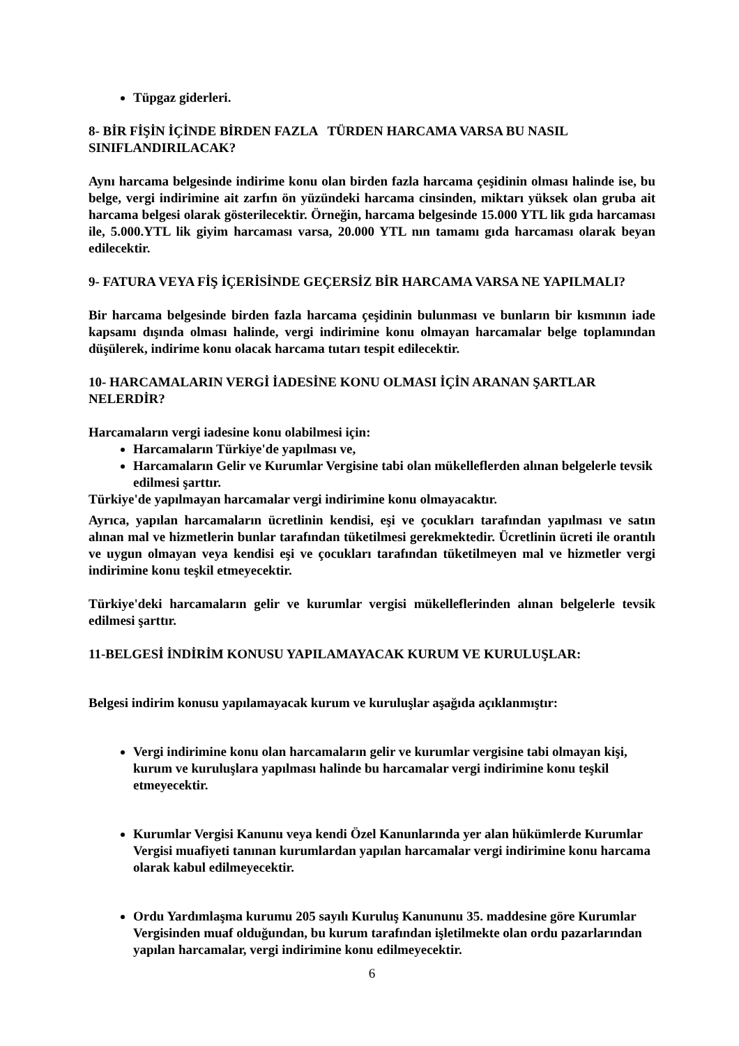Tüpgaz giderleri.
8- BİR FİŞİN İÇİNDE BİRDEN FAZLA TÜRDEN HARCAMA VARSA BU NASIL SINIFLANDIRILACAK?
Aynı harcama belgesinde indirime konu olan birden fazla harcama çeşidinin olması halinde ise, bu belge, vergi indirimine ait zarfın ön yüzündeki harcama cinsinden, miktarı yüksek olan gruba ait harcama belgesi olarak gösterilecektir. Örneğin, harcama belgesinde 15.000 YTL lik gıda harcaması ile, 5.000.YTL lik giyim harcaması varsa, 20.000 YTL nın tamamı gıda harcaması olarak beyan edilecektir.
9- FATURA VEYA FİŞ İÇERİSİNDE GEÇERSİZ BİR HARCAMA VARSA NE YAPILMALI?
Bir harcama belgesinde birden fazla harcama çeşidinin bulunması ve bunların bir kısmının iade kapsamı dışında olması halinde, vergi indirimine konu olmayan harcamalar belge toplamından düşülerek, indirime konu olacak harcama tutarı tespit edilecektir.
10- HARCAMALARIN VERGİ İADESİNE KONU OLMASI İÇİN ARANAN ŞARTLAR NELERDİR?
Harcamaların vergi iadesine konu olabilmesi için:
Harcamaların Türkiye'de yapılması ve,
Harcamaların Gelir ve Kurumlar Vergisine tabi olan mükelleflerden alınan belgelerle tevsik edilmesi şarttır.
Türkiye'de yapılmayan harcamalar vergi indirimine konu olmayacaktır.
Ayrıca, yapılan harcamaların ücretlinin kendisi, eşi ve çocukları tarafından yapılması ve satın alınan mal ve hizmetlerin bunlar tarafından tüketilmesi gerekmektedir. Ücretlinin ücreti ile orantılı ve uygun olmayan veya kendisi eşi ve çocukları tarafından tüketilmeyen mal ve hizmetler vergi indirimine konu teşkil etmeyecektir.
Türkiye'deki harcamaların gelir ve kurumlar vergisi mükelleflerinden alınan belgelerle tevsik edilmesi şarttır.
11-BELGESİ İNDİRİM KONUSU YAPILAMAYACAK KURUM VE KURULUŞLAR:
Belgesi indirim konusu yapılamayacak kurum ve kuruluşlar aşağıda açıklanmıştır:
Vergi indirimine konu olan harcamaların gelir ve kurumlar vergisine tabi olmayan kişi, kurum ve kuruluşlara yapılması halinde bu harcamalar vergi indirimine konu teşkil etmeyecektir.
Kurumlar Vergisi Kanunu veya kendi Özel Kanunlarında yer alan hükümlerde Kurumlar Vergisi muafiyeti tanınan kurumlardan yapılan harcamalar vergi indirimine konu harcama olarak kabul edilmeyecektir.
Ordu Yardımlaşma kurumu 205 sayılı Kuruluş Kanununu 35. maddesine göre Kurumlar Vergisinden muaf olduğundan, bu kurum tarafından işletilmekte olan ordu pazarlarından yapılan harcamalar, vergi indirimine konu edilmeyecektir.
6